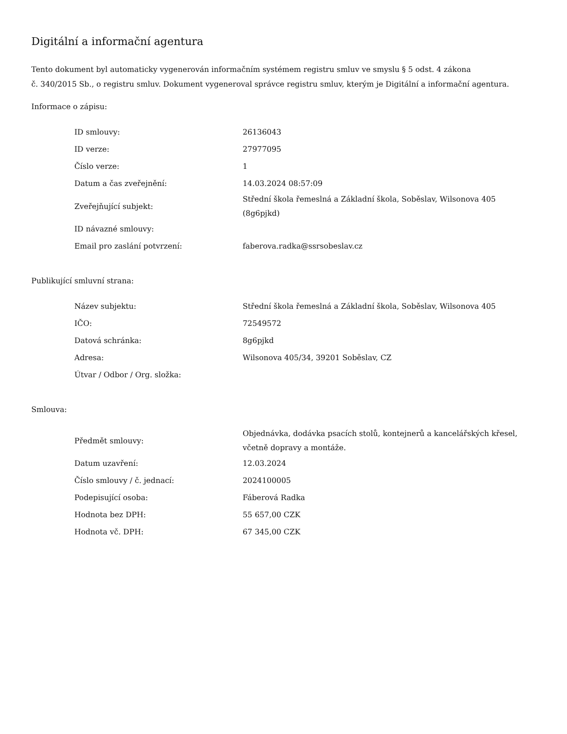Digitální a informační agentura
Tento dokument byl automaticky vygenerován informačním systémem registru smluv ve smyslu § 5 odst. 4 zákona
č. 340/2015 Sb., o registru smluv. Dokument vygeneroval správce registru smluv, kterým je Digitální a informační agentura.
Informace o zápisu:
| ID smlouvy: | 26136043 |
| ID verze: | 27977095 |
| Číslo verze: | 1 |
| Datum a čas zveřejnění: | 14.03.2024 08:57:09 |
| Zveřejňující subjekt: | Střední škola řemeslná a Základní škola, Soběslav, Wilsonova 405 (8g6pjkd) |
| ID návazné smlouvy: | |
| Email pro zaslání potvrzení: | faberova.radka@ssrsobeslav.cz |
Publikující smluvní strana:
| Název subjektu: | Střední škola řemeslná a Základní škola, Soběslav, Wilsonova 405 |
| IČO: | 72549572 |
| Datová schránka: | 8g6pjkd |
| Adresa: | Wilsonova 405/34, 39201 Soběslav, CZ |
| Útvar / Odbor / Org. složka: | |
Smlouva:
| Předmět smlouvy: | Objednávka, dodávka psacích stolů, kontejnerů a kancelářských křesel, včetně dopravy a montáže. |
| Datum uzavření: | 12.03.2024 |
| Číslo smlouvy / č. jednací: | 2024100005 |
| Podepisující osoba: | Fáberová Radka |
| Hodnota bez DPH: | 55 657,00 CZK |
| Hodnota vč. DPH: | 67 345,00 CZK |